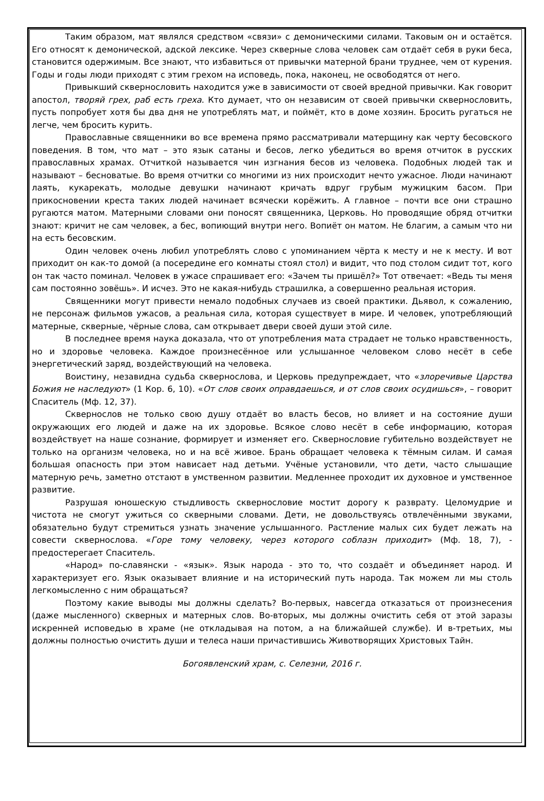Таким образом, мат являлся средством «связи» с демоническими силами. Таковым он и остаётся. Его относят к демонической, адской лексике. Через скверные слова человек сам отдаёт себя в руки беса, становится одержимым. Все знают, что избавиться от привычки матерной брани труднее, чем от курения. Годы и годы люди приходят с этим грехом на исповедь, пока, наконец, не освободятся от него.
Привыкший сквернословить находится уже в зависимости от своей вредной привычки. Как говорит апостол, творяй грех, раб есть греха. Кто думает, что он независим от своей привычки сквернословить, пусть попробует хотя бы два дня не употреблять мат, и поймёт, кто в доме хозяин. Бросить ругаться не легче, чем бросить курить.
Православные священники во все времена прямо рассматривали матерщину как черту бесовского поведения. В том, что мат – это язык сатаны и бесов, легко убедиться во время отчиток в русских православных храмах. Отчиткой называется чин изгнания бесов из человека. Подобных людей так и называют – бесноватые. Во время отчитки со многими из них происходит нечто ужасное. Люди начинают лаять, кукарекать, молодые девушки начинают кричать вдруг грубым мужицким басом. При прикосновении креста таких людей начинает всячески корёжить. А главное – почти все они страшно ругаются матом. Матерными словами они поносят священника, Церковь. Но проводящие обряд отчитки знают: кричит не сам человек, а бес, вопиющий внутри него. Вопиёт он матом. Не благим, а самым что ни на есть бесовским.
Один человек очень любил употреблять слово с упоминанием чёрта к месту и не к месту. И вот приходит он как-то домой (а посередине его комнаты стоял стол) и видит, что под столом сидит тот, кого он так часто поминал. Человек в ужасе спрашивает его: «Зачем ты пришёл?» Тот отвечает: «Ведь ты меня сам постоянно зовёшь». И исчез. Это не какая-нибудь страшилка, а совершенно реальная история.
Священники могут привести немало подобных случаев из своей практики. Дьявол, к сожалению, не персонаж фильмов ужасов, а реальная сила, которая существует в мире. И человек, употребляющий матерные, скверные, чёрные слова, сам открывает двери своей души этой силе.
В последнее время наука доказала, что от употребления мата страдает не только нравственность, но и здоровье человека. Каждое произнесённое или услышанное человеком слово несёт в себе энергетический заряд, воздействующий на человека.
Воистину, незавидна судьба сквернослова, и Церковь предупреждает, что «злоречивые Царства Божия не наследуют» (1 Кор. 6, 10). «От слов своих оправдаешься, и от слов своих осудишься», – говорит Спаситель (Мф. 12, 37).
Сквернослов не только свою душу отдаёт во власть бесов, но влияет и на состояние души окружающих его людей и даже на их здоровье. Всякое слово несёт в себе информацию, которая воздействует на наше сознание, формирует и изменяет его. Сквернословие губительно воздействует не только на организм человека, но и на всё живое. Брань обращает человека к тёмным силам. И самая большая опасность при этом нависает над детьми. Учёные установили, что дети, часто слышащие матерную речь, заметно отстают в умственном развитии. Медленнее проходит их духовное и умственное развитие.
Разрушая юношескую стыдливость сквернословие мостит дорогу к разврату. Целомудрие и чистота не смогут ужиться со скверными словами. Дети, не довольствуясь отвлечёнными звуками, обязательно будут стремиться узнать значение услышанного. Растление малых сих будет лежать на совести сквернослова. «Горе тому человеку, через которого соблазн приходит» (Мф. 18, 7), - предостерегает Спаситель.
«Народ» по-славянски - «язык». Язык народа - это то, что создаёт и объединяет народ. И характеризует его. Язык оказывает влияние и на исторический путь народа. Так можем ли мы столь легкомысленно с ним обращаться?
Поэтому какие выводы мы должны сделать? Во-первых, навсегда отказаться от произнесения (даже мысленного) скверных и матерных слов. Во-вторых, мы должны очистить себя от этой заразы искренней исповедью в храме (не откладывая на потом, а на ближайшей службе). И в-третьих, мы должны полностью очистить души и телеса наши причастившись Животворящих Христовых Тайн.
Богоявленский храм, с. Селезни, 2016 г.